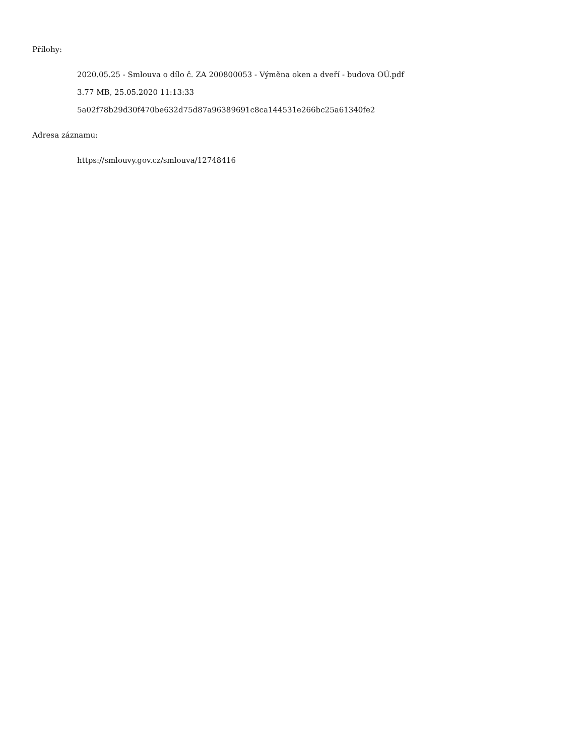Přílohy:
2020.05.25 - Smlouva o dílo č. ZA 200800053 - Výměna oken a dveří - budova OÚ.pdf
3.77 MB, 25.05.2020 11:13:33
5a02f78b29d30f470be632d75d87a96389691c8ca144531e266bc25a61340fe2
Adresa záznamu:
https://smlouvy.gov.cz/smlouva/12748416